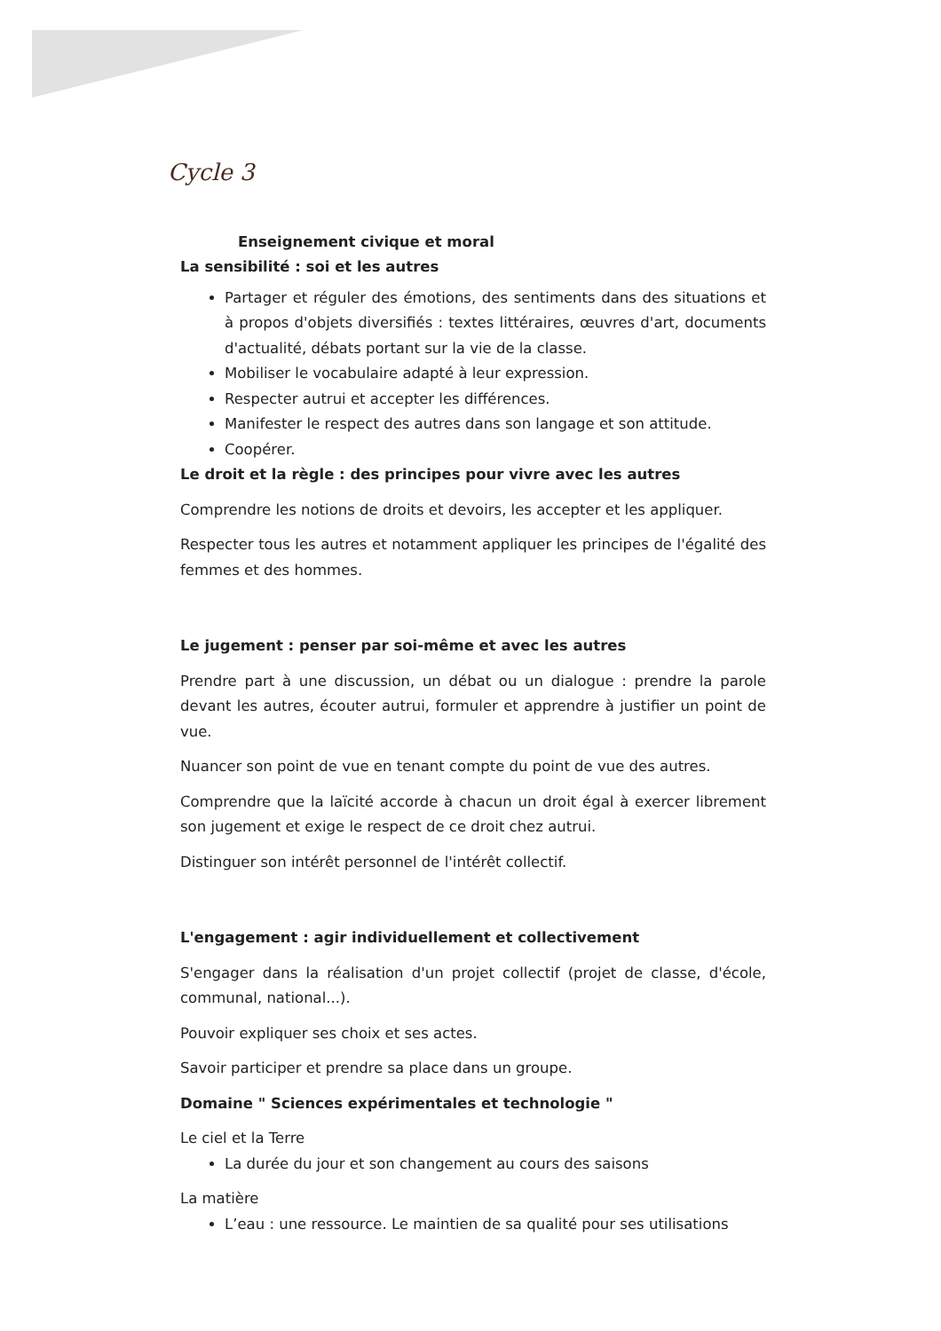Cycle 3
Enseignement civique et moral
La sensibilité : soi et les autres
Partager et réguler des émotions, des sentiments dans des situations et à propos d'objets diversifiés : textes littéraires, œuvres d'art, documents d'actualité, débats portant sur la vie de la classe.
Mobiliser le vocabulaire adapté à leur expression.
Respecter autrui et accepter les différences.
Manifester le respect des autres dans son langage et son attitude.
Coopérer.
Le droit et la règle : des principes pour vivre avec les autres
Comprendre les notions de droits et devoirs, les accepter et les appliquer.
Respecter tous les autres et notamment appliquer les principes de l'égalité des femmes et des hommes.
Le jugement : penser par soi-même et avec les autres
Prendre part à une discussion, un débat ou un dialogue : prendre la parole devant les autres, écouter autrui, formuler et apprendre à justifier un point de vue.
Nuancer son point de vue en tenant compte du point de vue des autres.
Comprendre que la laïcité accorde à chacun un droit égal à exercer librement son jugement et exige le respect de ce droit chez autrui.
Distinguer son intérêt personnel de l'intérêt collectif.
L'engagement : agir individuellement et collectivement
S'engager dans la réalisation d'un projet collectif (projet de classe, d'école, communal, national...).
Pouvoir expliquer ses choix et ses actes.
Savoir participer et prendre sa place dans un groupe.
Domaine " Sciences expérimentales et technologie "
Le ciel et la Terre
La durée du jour et son changement au cours des saisons
La matière
L’eau : une ressource. Le maintien de sa qualité pour ses utilisations